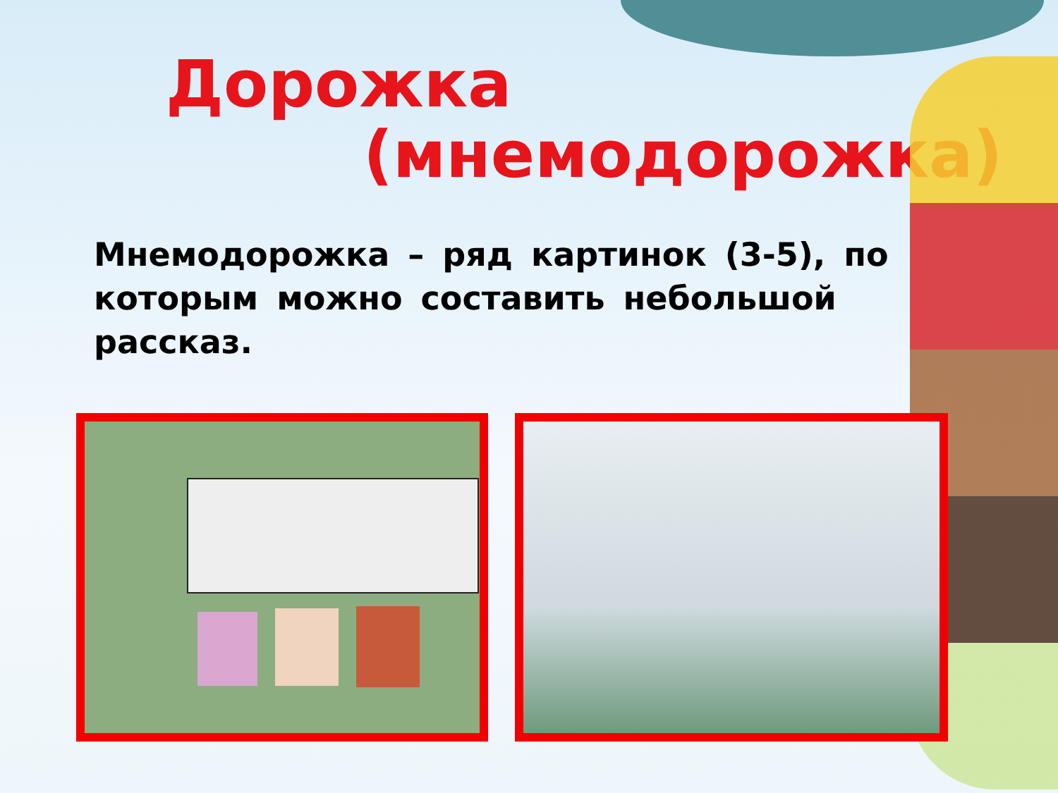Дорожка
(мнемодорожка)
Мнемодорожка – ряд картинок (3-5), по которым можно составить небольшой рассказ.